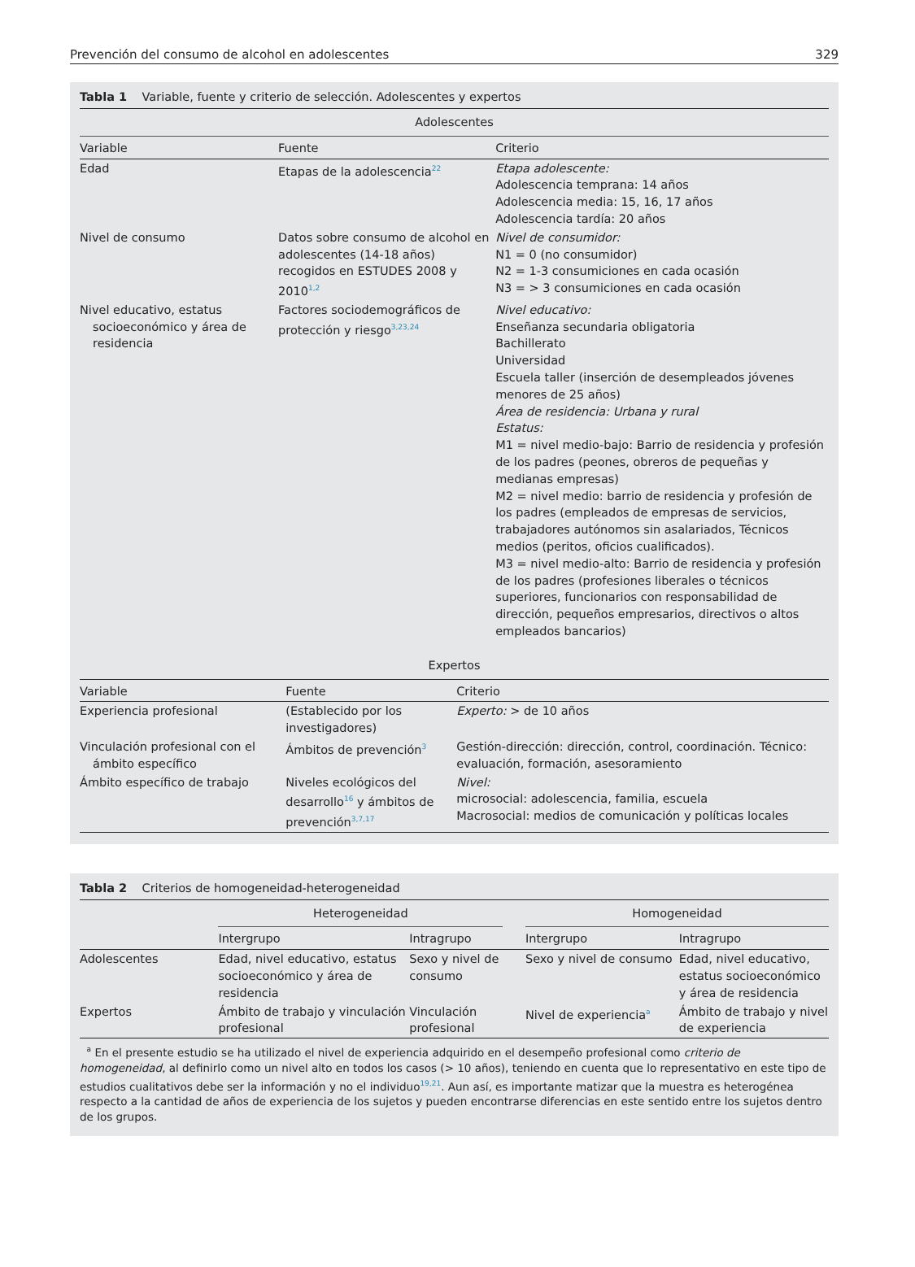Prevención del consumo de alcohol en adolescentes 329
Tabla 1 Variable, fuente y criterio de selección. Adolescentes y expertos
| Adolescentes | | |
| --- | --- | --- |
| Variable | Fuente | Criterio |
| Edad | Etapas de la adolescencia<sup>22</sup> | Etapa adolescente: Adolescencia temprana: 14 años Adolescencia media: 15, 16, 17 años Adolescencia tardía: 20 años |
| Nivel de consumo | Datos sobre consumo de alcohol en adolescentes (14-18 años) recogidos en ESTUDES 2008 y 2010<sup>1,2</sup> | Nivel de consumidor: N1 = 0 (no consumidor) N2 = 1-3 consumiciones en cada ocasión N3 = > 3 consumiciones en cada ocasión |
| Nivel educativo, estatus socioeconómico y área de residencia | Factores sociodemográficos de protección y riesgo<sup>3,23,24</sup> | Nivel educativo: Enseñanza secundaria obligatoria Bachillerato Universidad Escuela taller (inserción de desempleados jóvenes menores de 25 años) Área de residencia: Urbana y rural Estatus: M1 = nivel medio-bajo: Barrio de residencia y profesión de los padres (peones, obreros de pequeñas y medianas empresas) M2 = nivel medio: barrio de residencia y profesión de los padres (empleados de empresas de servicios, trabajadores autónomos sin asalariados, Técnicos medios (peritos, oficios cualificados). M3 = nivel medio-alto: Barrio de residencia y profesión de los padres (profesiones liberales o técnicos superiores, funcionarios con responsabilidad de dirección, pequeños empresarios, directivos o altos empleados bancarios) |
| Expertos | | |
| --- | --- | --- |
| Variable | Fuente | Criterio |
| Experiencia profesional | (Establecido por los investigadores) | Experto: > de 10 años |
| Vinculación profesional con el ámbito específico | Ámbitos de prevención<sup>3</sup> | Gestión-dirección: dirección, control, coordinación. Técnico: evaluación, formación, asesoramiento |
| Ámbito específico de trabajo | Niveles ecológicos del desarrollo<sup>16</sup> y ámbitos de prevención<sup>3,7,17</sup> | Nivel: microsocial: adolescencia, familia, escuela Macrosocial: medios de comunicación y políticas locales |
Tabla 2 Criterios de homogeneidad-heterogeneidad
| | Heterogeneidad | | | Homogeneidad | |
| --- | --- | --- | --- | --- | --- |
| | Intergrupo | Intragrupo | | Intergrupo | Intragrupo |
| Adolescentes | Edad, nivel educativo, estatus socioeconómico y área de residencia | Sexo y nivel de consumo | | Sexo y nivel de consumo | Edad, nivel educativo, estatus socioeconómico y área de residencia |
| Expertos | Ámbito de trabajo y vinculación profesional | Vinculación profesional | | Nivel de experiencia<sup>a</sup> | Ámbito de trabajo y nivel de experiencia |
<sup>a</sup> En el presente estudio se ha utilizado el nivel de experiencia adquirido en el desempeño profesional como criterio de homogeneidad, al definirlo como un nivel alto en todos los casos (> 10 años), teniendo en cuenta que lo representativo en este tipo de estudios cualitativos debe ser la información y no el individuo<sup>19,21</sup>. Aun así, es importante matizar que la muestra es heterogénea respecto a la cantidad de años de experiencia de los sujetos y pueden encontrarse diferencias en este sentido entre los sujetos dentro de los grupos.